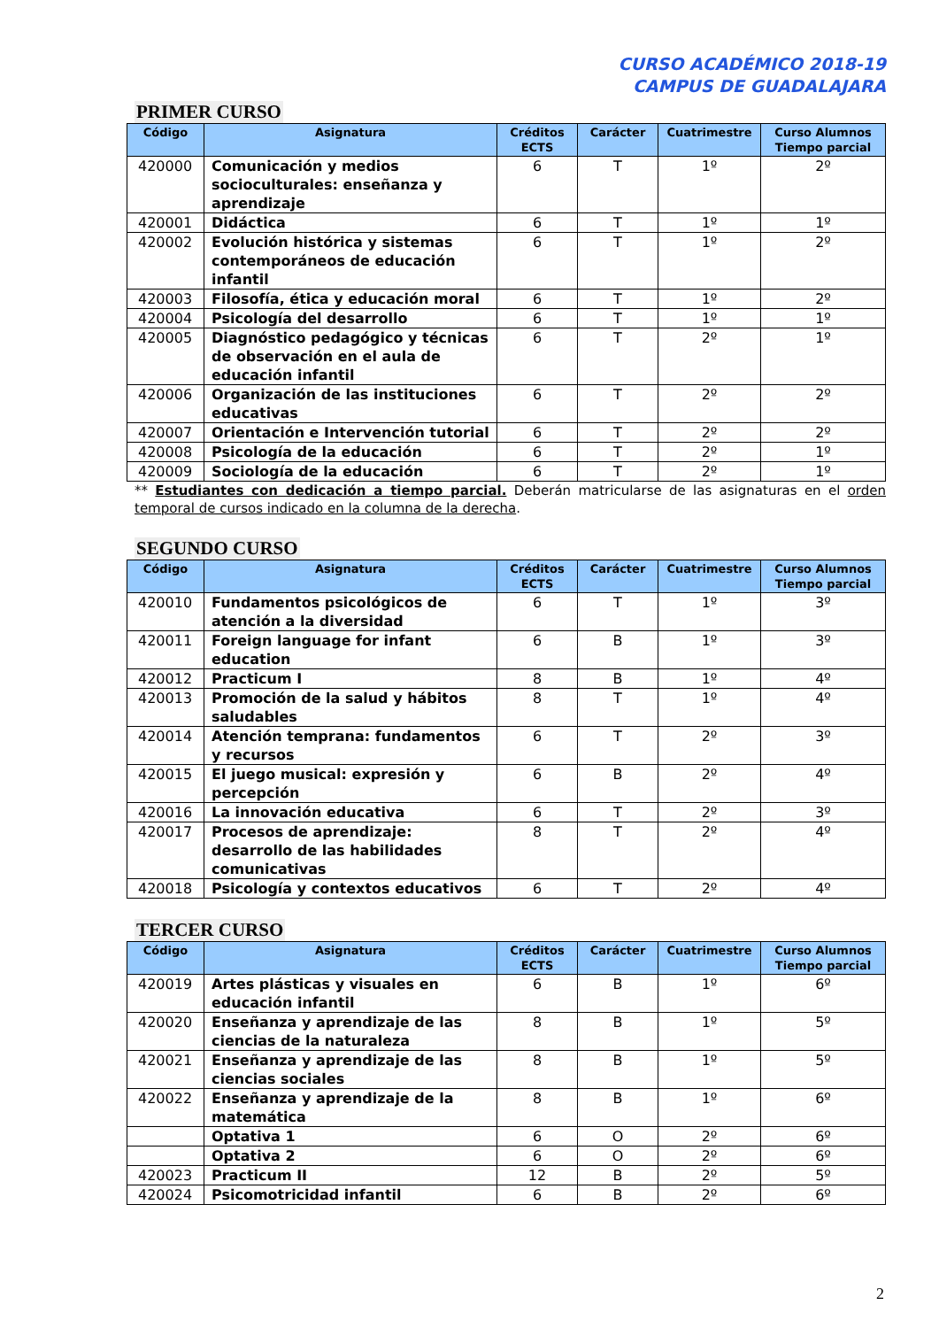CURSO ACADÉMICO 2018-19
CAMPUS DE GUADALAJARA
PRIMER CURSO
| Código | Asignatura | Créditos ECTS | Carácter | Cuatrimestre | Curso Alumnos Tiempo parcial |
| --- | --- | --- | --- | --- | --- |
| 420000 | Comunicación y medios socioculturales: enseñanza y aprendizaje | 6 | T | 1º | 2º |
| 420001 | Didáctica | 6 | T | 1º | 1º |
| 420002 | Evolución histórica y sistemas contemporáneos de educación infantil | 6 | T | 1º | 2º |
| 420003 | Filosofía, ética y educación moral | 6 | T | 1º | 2º |
| 420004 | Psicología del desarrollo | 6 | T | 1º | 1º |
| 420005 | Diagnóstico pedagógico y técnicas de observación en el aula de educación infantil | 6 | T | 2º | 1º |
| 420006 | Organización de las instituciones educativas | 6 | T | 2º | 2º |
| 420007 | Orientación e Intervención tutorial | 6 | T | 2º | 2º |
| 420008 | Psicología de la educación | 6 | T | 2º | 1º |
| 420009 | Sociología de la educación | 6 | T | 2º | 1º |
** Estudiantes con dedicación a tiempo parcial. Deberán matricularse de las asignaturas en el orden temporal de cursos indicado en la columna de la derecha.
SEGUNDO CURSO
| Código | Asignatura | Créditos ECTS | Carácter | Cuatrimestre | Curso Alumnos Tiempo parcial |
| --- | --- | --- | --- | --- | --- |
| 420010 | Fundamentos psicológicos de atención a la diversidad | 6 | T | 1º | 3º |
| 420011 | Foreign language for infant education | 6 | B | 1º | 3º |
| 420012 | Practicum I | 8 | B | 1º | 4º |
| 420013 | Promoción de la salud y hábitos saludables | 8 | T | 1º | 4º |
| 420014 | Atención temprana: fundamentos y recursos | 6 | T | 2º | 3º |
| 420015 | El juego musical: expresión y percepción | 6 | B | 2º | 4º |
| 420016 | La innovación educativa | 6 | T | 2º | 3º |
| 420017 | Procesos de aprendizaje: desarrollo de las habilidades comunicativas | 8 | T | 2º | 4º |
| 420018 | Psicología y contextos educativos | 6 | T | 2º | 4º |
TERCER CURSO
| Código | Asignatura | Créditos ECTS | Carácter | Cuatrimestre | Curso Alumnos Tiempo parcial |
| --- | --- | --- | --- | --- | --- |
| 420019 | Artes plásticas y visuales en educación infantil | 6 | B | 1º | 6º |
| 420020 | Enseñanza y aprendizaje de las ciencias de la naturaleza | 8 | B | 1º | 5º |
| 420021 | Enseñanza y aprendizaje de las ciencias sociales | 8 | B | 1º | 5º |
| 420022 | Enseñanza y aprendizaje de la matemática | 8 | B | 1º | 6º |
| | Optativa 1 | 6 | O | 2º | 6º |
| | Optativa 2 | 6 | O | 2º | 6º |
| 420023 | Practicum II | 12 | B | 2º | 5º |
| 420024 | Psicomotricidad infantil | 6 | B | 2º | 6º |
2